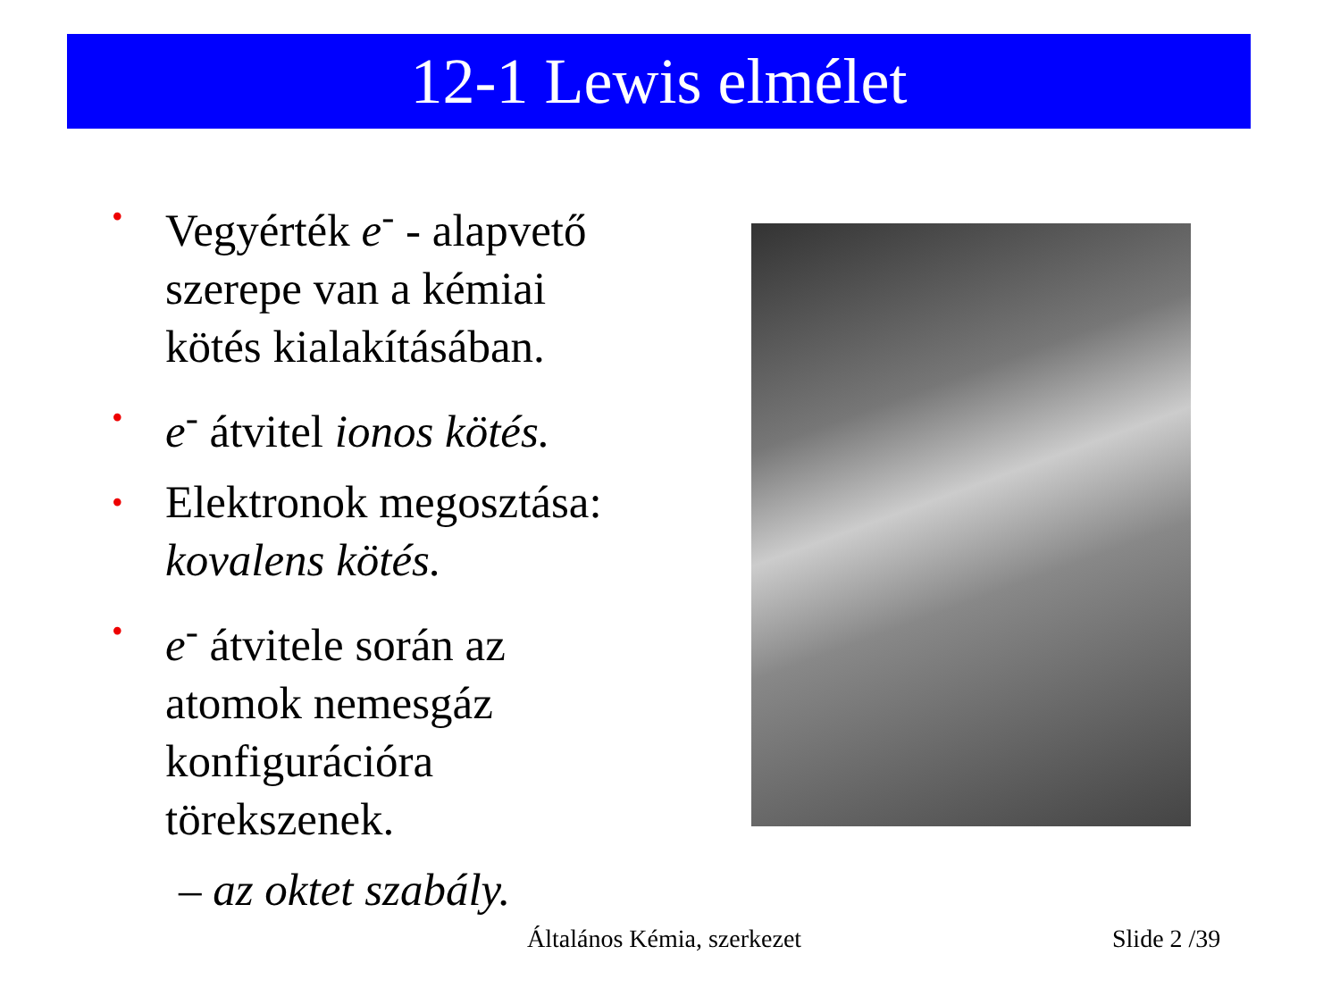12-1 Lewis elmélet
• Vegyérték e<sup>-</sup> - alapvető szerepe van a kémiai kötés kialakításában.
• e<sup>-</sup> átvitel ionos kötés.
• Elektronok megosztása: kovalens kötés.
• e<sup>-</sup> átvitele során az atomok nemesgáz konfigurációra törekszenek.
– az oktet szabály.
Általános Kémia, szerkezet Slide 2 /39